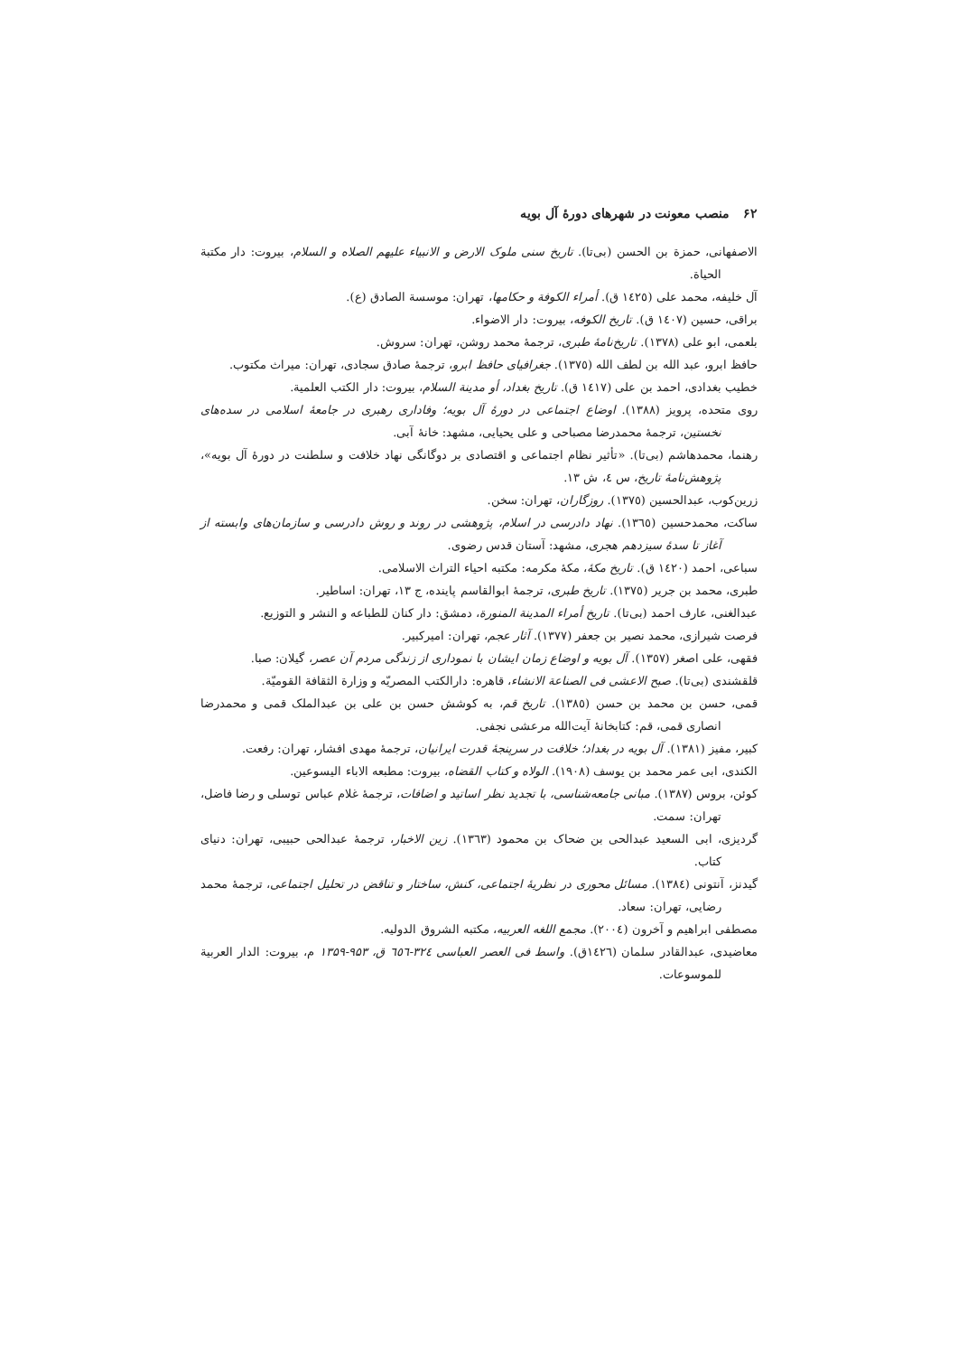۶۲ منصب معونت در شهرهای دورهٔ آل بویه
الاصفهانی، حمزة بن الحسن (بی‌تا). تاریخ سنی ملوک الارض و الانبیاء علیهم الصلاه و السلام، بیروت: دار مکتبة الحیاة.
آل خلیفه، محمد علی (١٤٢٥ ق). أمراء الکوفة و حکامها، تهران: موسسة الصادق (ع).
براقی، حسین (١٤٠٧ ق). تاریخ الکوفه، بیروت: دار الاضواء.
بلعمی، ابو علی (١٣٧٨). تاریخ‌نامهٔ طبری، ترجمهٔ محمد روشن، تهران: سروش.
حافظ ابرو، عبد الله بن لطف الله (١٣٧٥). جغرافیای حافظ ابرو، ترجمهٔ صادق سجادی، تهران: میراث مکتوب.
خطیب بغدادی، احمد بن علی (١٤١٧ ق). تاریخ بغداد، أو مدینة السلام، بیروت: دار الکتب العلمیة.
روی متحده، پرویز (١٣٨٨). اوضاع اجتماعی در دورهٔ آل بویه؛ وفاداری رهبری در جامعهٔ اسلامی در سده‌های نخستین، ترجمهٔ محمدرضا مصباحی و علی یحیایی، مشهد: خانهٔ آبی.
رهنما، محمدهاشم (بی‌تا). «تأثیر نظام اجتماعی و اقتصادی بر دوگانگی نهاد خلافت و سلطنت در دورهٔ آل بویه»، پژوهش‌نامهٔ تاریخ، س ٤، ش ١٣.
زرین‌کوب، عبدالحسین (١٣٧٥). روزگاران، تهران: سخن.
ساکت، محمدحسین (١٣٦٥). نهاد دادرسی در اسلام، پژوهشی در روند و روش دادرسی و سازمان‌های وابسته از آغاز تا سدهٔ سیزدهم هجری، مشهد: آستان قدس رضوی.
سباعی، احمد (١٤٢٠ ق). تاریخ مکهٔ، مکهٔ مکرمه: مکتبه احیاء التراث الاسلامی.
طبری، محمد بن جریر (١٣٧٥). تاریخ طبری، ترجمهٔ ابوالقاسم پاینده، ج ١٣، تهران: اساطیر.
عبدالغنی، عارف احمد (بی‌تا). تاریخ أمراء المدینة المنورة، دمشق: دار کنان للطباعه و النشر و التوزیع.
فرصت شیرازی، محمد نصیر بن جعفر (١٣٧٧). آثار عجم، تهران: امیرکبیر.
فقهی، علی اصغر (١٣٥٧). آل بویه و اوضاع زمان ایشان با نموداری از زندگی مردم آن عصر، گیلان: صبا.
قلقشندی (بی‌تا). صبح الاعشی فی الصناعة الانشاء، قاهره: دارالکتب المصریّه و وزارة الثقافة القومیّة.
قمی، حسن بن محمد بن حسن (١٣٨٥). تاریخ قم، به کوشش حسن بن علی بن عبدالملک قمی و محمدرضا انصاری قمی، قم: کتابخانهٔ آیت‌الله مرعشی نجفی.
کبیر، مفیز (١٣٨١). آل بویه در بغداد؛ خلافت در سرپنجهٔ قدرت ایرانیان، ترجمهٔ مهدی افشار، تهران: رفعت.
الکندی، ابی عمر محمد بن یوسف (١٩٠٨). الولاه و کتاب القضاه، بیروت: مطبعه الاباء الیسوعین.
کوئن، بروس (١٣٨٧). مبانی جامعه‌شناسی، با تجدید نظر اساتید و اضافات، ترجمهٔ غلام عباس توسلی و رضا فاضل، تهران: سمت.
گردیزی، ابی السعید عبدالحی بن ضحاک بن محمود (١٣٦٣). زین الاخبار، ترجمهٔ عبدالحی حبیبی، تهران: دنیای کتاب.
گیدنز، آنتونی (١٣٨٤). مسائل محوری در نظریهٔ اجتماعی، کنش، ساختار و تناقض در تحلیل اجتماعی، ترجمهٔ محمد رضایی، تهران: سعاد.
مصطفی ابراهیم و آخرون (٢٠٠٤). مجمع اللغه العربیه، مکتبه الشروق الدولیه.
معاضیدی، عبدالقادر سلمان (١٤٢٦ق). واسط فی العصر العباسی ٣٢٤-٦٥٦ ق، ۹۵۳-۱۳۵۹ م، بیروت: الدار العربیة للموسوعات.